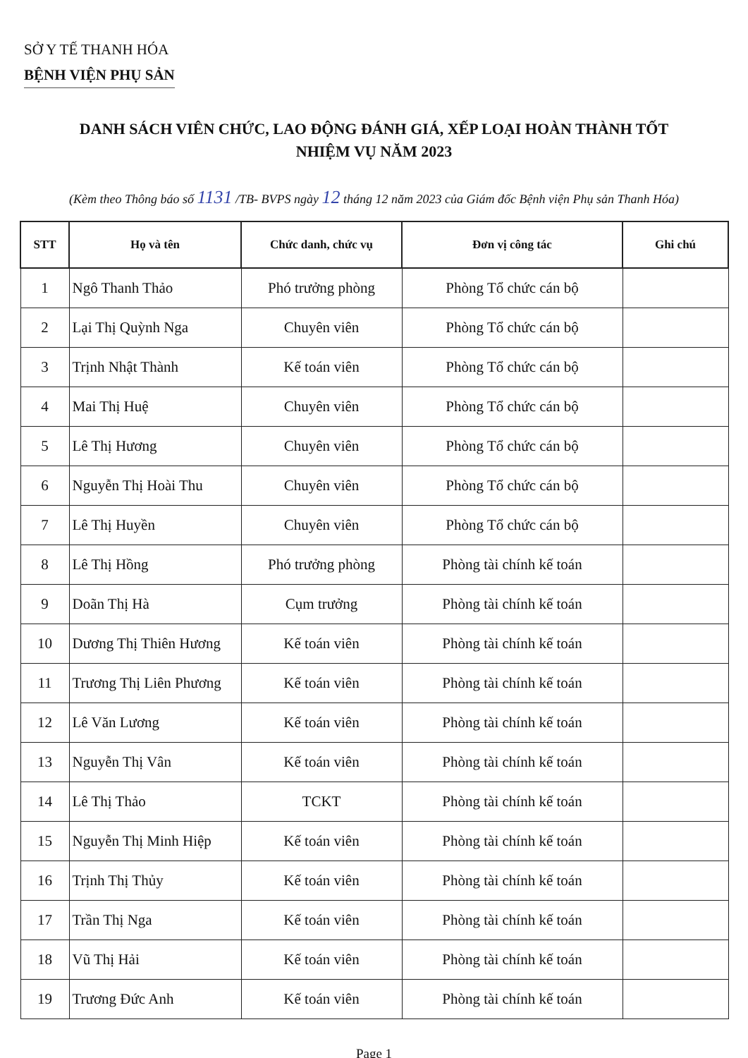SỞ Y TẾ THANH HÓA
BỆNH VIỆN PHỤ SẢN
DANH SÁCH VIÊN CHỨC, LAO ĐỘNG ĐÁNH GIÁ, XẾP LOẠI HOÀN THÀNH TỐT
NHIỆM VỤ NĂM 2023
(Kèm theo Thông báo số 1131 /TB- BVPS ngày 12 tháng 12 năm 2023 của Giám đốc Bệnh viện Phụ sản Thanh Hóa)
| STT | Họ và tên | Chức danh, chức vụ | Đơn vị công tác | Ghi chú |
| --- | --- | --- | --- | --- |
| 1 | Ngô Thanh Thảo | Phó trưởng phòng | Phòng Tổ chức cán bộ | |
| 2 | Lại Thị Quỳnh Nga | Chuyên viên | Phòng Tổ chức cán bộ | |
| 3 | Trịnh Nhật Thành | Kế toán viên | Phòng Tổ chức cán bộ | |
| 4 | Mai Thị Huệ | Chuyên viên | Phòng Tổ chức cán bộ | |
| 5 | Lê Thị Hương | Chuyên viên | Phòng Tổ chức cán bộ | |
| 6 | Nguyễn Thị Hoài Thu | Chuyên viên | Phòng Tổ chức cán bộ | |
| 7 | Lê Thị Huyền | Chuyên viên | Phòng Tổ chức cán bộ | |
| 8 | Lê Thị Hồng | Phó trưởng phòng | Phòng tài chính kế toán | |
| 9 | Doãn Thị Hà | Cụm trưởng | Phòng tài chính kế toán | |
| 10 | Dương Thị Thiên Hương | Kế toán viên | Phòng tài chính kế toán | |
| 11 | Trương Thị Liên Phương | Kế toán viên | Phòng tài chính kế toán | |
| 12 | Lê Văn Lương | Kế toán viên | Phòng tài chính kế toán | |
| 13 | Nguyễn Thị Vân | Kế toán viên | Phòng tài chính kế toán | |
| 14 | Lê Thị Thảo | TCKT | Phòng tài chính kế toán | |
| 15 | Nguyễn Thị Minh Hiệp | Kế toán viên | Phòng tài chính kế toán | |
| 16 | Trịnh Thị Thủy | Kế toán viên | Phòng tài chính kế toán | |
| 17 | Trần Thị Nga | Kế toán viên | Phòng tài chính kế toán | |
| 18 | Vũ Thị Hải | Kế toán viên | Phòng tài chính kế toán | |
| 19 | Trương Đức Anh | Kế toán viên | Phòng tài chính kế toán | |
Page 1